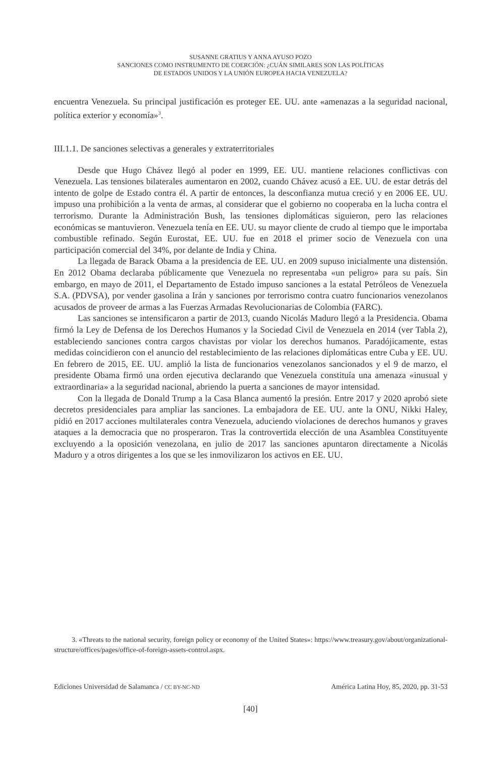SUSANNE GRATIUS Y ANNA AYUSO POZO
SANCIONES COMO INSTRUMENTO DE COERCIÓN: ¿CUÁN SIMILARES SON LAS POLÍTICAS
DE ESTADOS UNIDOS Y LA UNIÓN EUROPEA HACIA VENEZUELA?
encuentra Venezuela. Su principal justificación es proteger EE. UU. ante «amenazas a la seguridad nacional, política exterior y economía»<sup>3</sup>.
III.1.1. De sanciones selectivas a generales y extraterritoriales
Desde que Hugo Chávez llegó al poder en 1999, EE. UU. mantiene relaciones conflictivas con Venezuela. Las tensiones bilaterales aumentaron en 2002, cuando Chávez acusó a EE. UU. de estar detrás del intento de golpe de Estado contra él. A partir de entonces, la desconfianza mutua creció y en 2006 EE. UU. impuso una prohibición a la venta de armas, al considerar que el gobierno no cooperaba en la lucha contra el terrorismo. Durante la Administración Bush, las tensiones diplomáticas siguieron, pero las relaciones económicas se mantuvieron. Venezuela tenía en EE. UU. su mayor cliente de crudo al tiempo que le importaba combustible refinado. Según Eurostat, EE. UU. fue en 2018 el primer socio de Venezuela con una participación comercial del 34%, por delante de India y China.
La llegada de Barack Obama a la presidencia de EE. UU. en 2009 supuso inicialmente una distensión. En 2012 Obama declaraba públicamente que Venezuela no representaba «un peligro» para su país. Sin embargo, en mayo de 2011, el Departamento de Estado impuso sanciones a la estatal Petróleos de Venezuela S.A. (PDVSA), por vender gasolina a Irán y sanciones por terrorismo contra cuatro funcionarios venezolanos acusados de proveer de armas a las Fuerzas Armadas Revolucionarias de Colombia (FARC).
Las sanciones se intensificaron a partir de 2013, cuando Nicolás Maduro llegó a la Presidencia. Obama firmó la Ley de Defensa de los Derechos Humanos y la Sociedad Civil de Venezuela en 2014 (ver Tabla 2), estableciendo sanciones contra cargos chavistas por violar los derechos humanos. Paradójicamente, estas medidas coincidieron con el anuncio del restablecimiento de las relaciones diplomáticas entre Cuba y EE. UU. En febrero de 2015, EE. UU. amplió la lista de funcionarios venezolanos sancionados y el 9 de marzo, el presidente Obama firmó una orden ejecutiva declarando que Venezuela constituía una amenaza «inusual y extraordinaria» a la seguridad nacional, abriendo la puerta a sanciones de mayor intensidad.
Con la llegada de Donald Trump a la Casa Blanca aumentó la presión. Entre 2017 y 2020 aprobó siete decretos presidenciales para ampliar las sanciones. La embajadora de EE. UU. ante la ONU, Nikki Haley, pidió en 2017 acciones multilaterales contra Venezuela, aduciendo violaciones de derechos humanos y graves ataques a la democracia que no prosperaron. Tras la controvertida elección de una Asamblea Constituyente excluyendo a la oposición venezolana, en julio de 2017 las sanciones apuntaron directamente a Nicolás Maduro y a otros dirigentes a los que se les inmovilizaron los activos en EE. UU.
3. «Threats to the national security, foreign policy or economy of the United States»: https://www.treasury.gov/about/organizational-structure/offices/pages/office-of-foreign-assets-control.aspx.
Ediciones Universidad de Salamanca / CC BY-NC-ND América Latina Hoy, 85, 2020, pp. 31-53
[40]